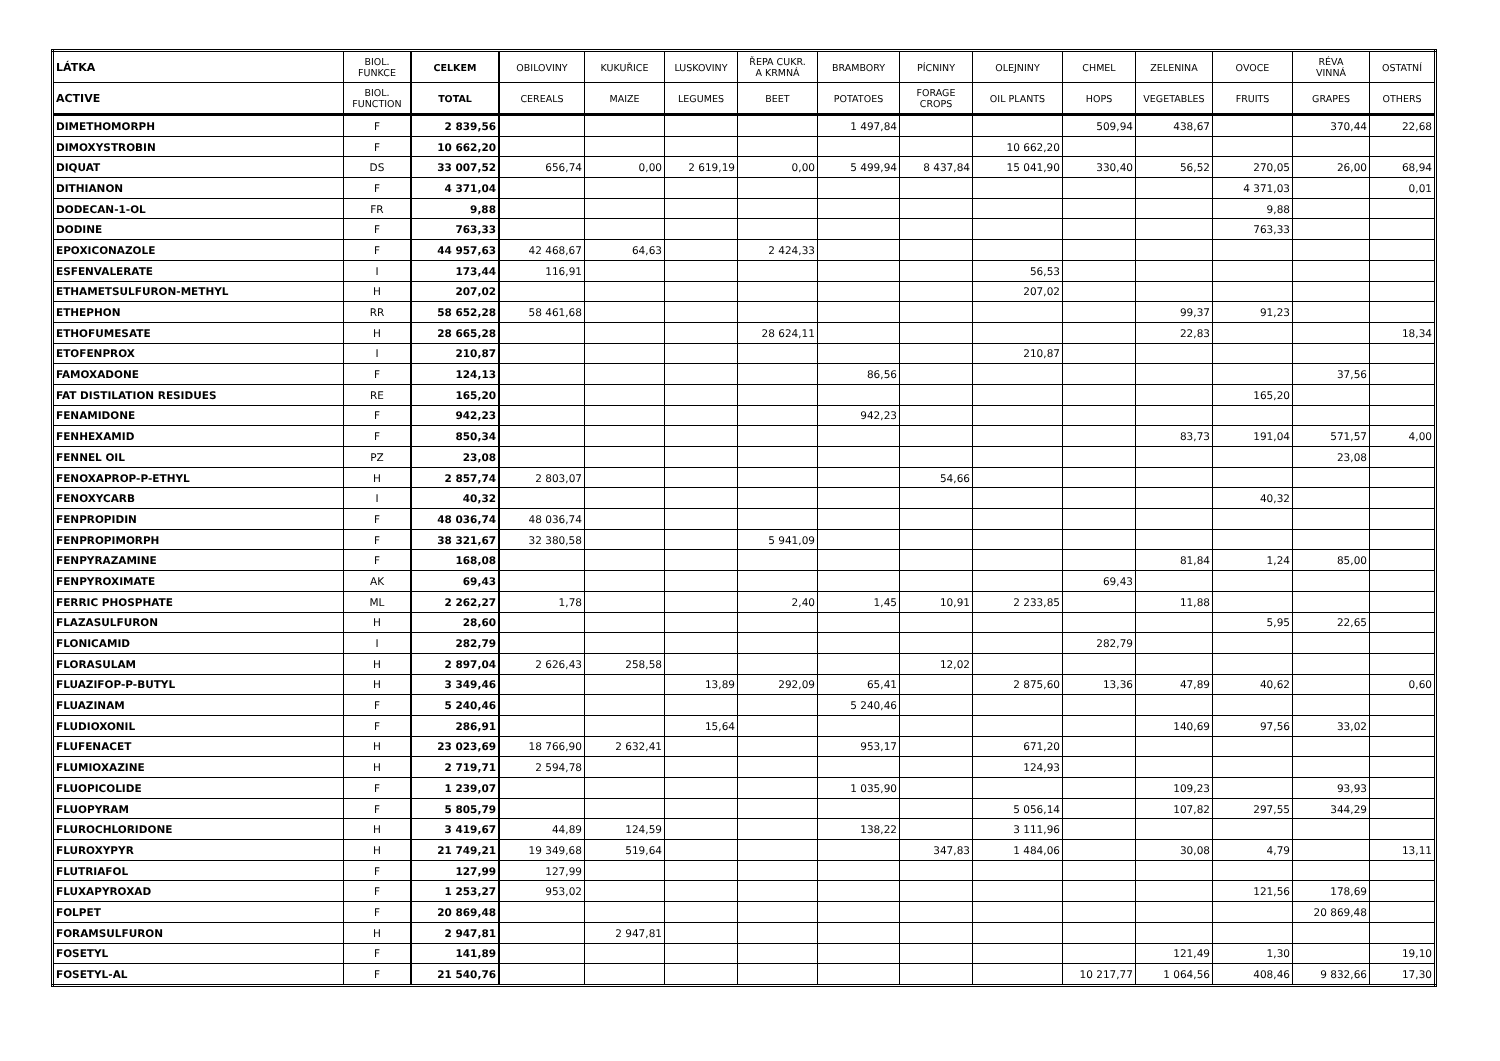| LÁTKA | BIOL. FUNKCE | CELKEM | OBILOVINY | KUKUŘICE | LUSKOVINY | ŘEPA CUKR. A KRMNÁ | BRAMBORY | PÍCNINY | OLEJNINY | CHMEL | ZELENINA | OVOCE | RÉVA VINNÁ | OSTATNÍ |
| --- | --- | --- | --- | --- | --- | --- | --- | --- | --- | --- | --- | --- | --- | --- |
| ACTIVE | BIOL. FUNCTION | TOTAL | CEREALS | MAIZE | LEGUMES | BEET | POTATOES | FORAGE CROPS | OIL PLANTS | HOPS | VEGETABLES | FRUITS | GRAPES | OTHERS |
| DIMETHOMORPH | F | 2 839,56 | | | | | 1 497,84 | | | 509,94 | 438,67 | | 370,44 | 22,68 |
| DIMOXYSTROBIN | F | 10 662,20 | | | | | | | 10 662,20 | | | | | |
| DIQUAT | DS | 33 007,52 | 656,74 | 0,00 | 2 619,19 | 0,00 | 5 499,94 | 8 437,84 | 15 041,90 | 330,40 | 56,52 | 270,05 | 26,00 | 68,94 |
| DITHIANON | F | 4 371,04 | | | | | | | | | | 4 371,03 | | 0,01 |
| DODECAN-1-OL | FR | 9,88 | | | | | | | | | | 9,88 | | |
| DODINE | F | 763,33 | | | | | | | | | | 763,33 | | |
| EPOXICONAZOLE | F | 44 957,63 | 42 468,67 | 64,63 | | 2 424,33 | | | | | | | | |
| ESFENVALERATE | I | 173,44 | 116,91 | | | | | | 56,53 | | | | | |
| ETHAMETSULFURON-METHYL | H | 207,02 | | | | | | | 207,02 | | | | | |
| ETHEPHON | RR | 58 652,28 | 58 461,68 | | | | | | | | 99,37 | 91,23 | | |
| ETHOFUMESATE | H | 28 665,28 | | | | 28 624,11 | | | | | 22,83 | | | 18,34 |
| ETOFENPROX | I | 210,87 | | | | | | | 210,87 | | | | | |
| FAMOXADONE | F | 124,13 | | | | | 86,56 | | | | | | 37,56 | |
| FAT DISTILATION RESIDUES | RE | 165,20 | | | | | | | | | | 165,20 | | |
| FENAMIDONE | F | 942,23 | | | | | 942,23 | | | | | | | |
| FENHEXAMID | F | 850,34 | | | | | | | | | 83,73 | 191,04 | 571,57 | 4,00 |
| FENNEL OIL | PZ | 23,08 | | | | | | | | | | | 23,08 | |
| FENOXAPROP-P-ETHYL | H | 2 857,74 | 2 803,07 | | | | | 54,66 | | | | | | |
| FENOXYCARB | I | 40,32 | | | | | | | | | | 40,32 | | |
| FENPROPIDIN | F | 48 036,74 | 48 036,74 | | | | | | | | | | | |
| FENPROPIMORPH | F | 38 321,67 | 32 380,58 | | | 5 941,09 | | | | | | | | |
| FENPYRAZAMINE | F | 168,08 | | | | | | | | | 81,84 | 1,24 | 85,00 | |
| FENPYROXIMATE | AK | 69,43 | | | | | | | | 69,43 | | | | |
| FERRIC PHOSPHATE | ML | 2 262,27 | 1,78 | | | 2,40 | 1,45 | 10,91 | 2 233,85 | | 11,88 | | | |
| FLAZASULFURON | H | 28,60 | | | | | | | | | | 5,95 | 22,65 | |
| FLONICAMID | I | 282,79 | | | | | | | | 282,79 | | | | |
| FLORASULAM | H | 2 897,04 | 2 626,43 | 258,58 | | | | 12,02 | | | | | | |
| FLUAZIFOP-P-BUTYL | H | 3 349,46 | | | 13,89 | 292,09 | 65,41 | | 2 875,60 | 13,36 | 47,89 | 40,62 | | 0,60 |
| FLUAZINAM | F | 5 240,46 | | | | | 5 240,46 | | | | | | | |
| FLUDIOXONIL | F | 286,91 | | | 15,64 | | | | | | 140,69 | 97,56 | 33,02 | |
| FLUFENACET | H | 23 023,69 | 18 766,90 | 2 632,41 | | | 953,17 | | 671,20 | | | | | |
| FLUMIOXAZINE | H | 2 719,71 | 2 594,78 | | | | | | 124,93 | | | | | |
| FLUOPICOLIDE | F | 1 239,07 | | | | | 1 035,90 | | | | 109,23 | | 93,93 | |
| FLUOPYRAM | F | 5 805,79 | | | | | | | 5 056,14 | | 107,82 | 297,55 | 344,29 | |
| FLUROCHLORIDONE | H | 3 419,67 | 44,89 | 124,59 | | | 138,22 | | 3 111,96 | | | | | |
| FLUROXYPYR | H | 21 749,21 | 19 349,68 | 519,64 | | | | 347,83 | 1 484,06 | | 30,08 | 4,79 | | 13,11 |
| FLUTRIAFOL | F | 127,99 | 127,99 | | | | | | | | | | | |
| FLUXAPYROXAD | F | 1 253,27 | 953,02 | | | | | | | | | 121,56 | 178,69 | |
| FOLPET | F | 20 869,48 | | | | | | | | | | | 20 869,48 | |
| FORAMSULFURON | H | 2 947,81 | | 2 947,81 | | | | | | | | | | |
| FOSETYL | F | 141,89 | | | | | | | | | 121,49 | 1,30 | | 19,10 |
| FOSETYL-AL | F | 21 540,76 | | | | | | | | 10 217,77 | 1 064,56 | 408,46 | 9 832,66 | 17,30 |